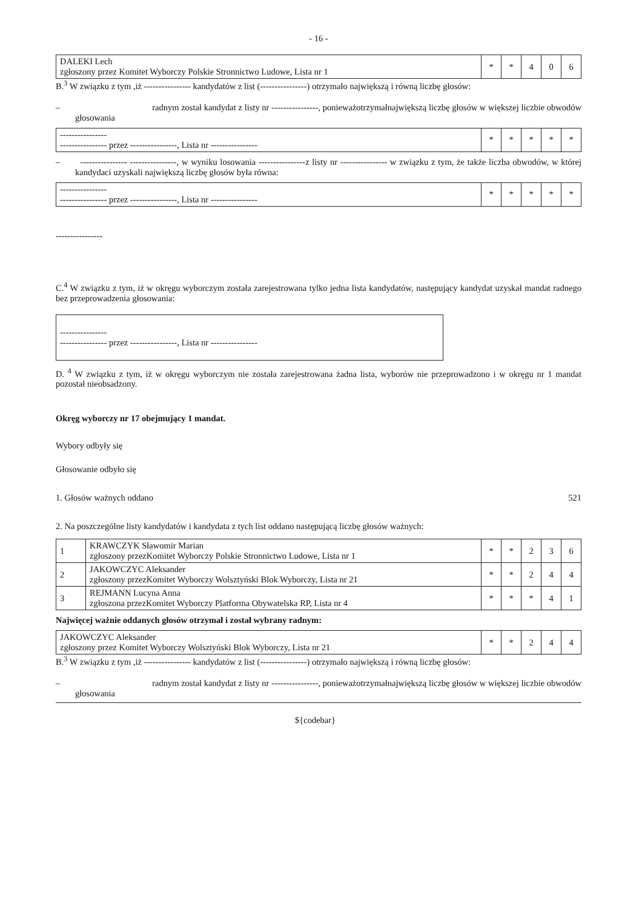- 16 -
| DALEKI Lech zgłoszony przez Komitet Wyborczy Polskie Stronnictwo Ludowe, Lista nr 1 | * | * | 4 | 0 | 6 |
B.<sup>3</sup> W związku z tym ,iż ---------------- kandydatów z list (----------------) otrzymało największą i równą liczbę głosów:
– radnym został kandydat z listy nr ----------------, ponieważotrzymałnajwiększą liczbę głosów w większej liczbie obwodów głosowania
| ---------------- ---------------- przez ----------------, Lista nr ---------------- | * | * | * | * | * |
– ---------------- ----------------, w wyniku losowania ----------------z listy nr ---------------- w związku z tym, że także liczba obwodów, w której kandydaci uzyskali największą liczbę głosów była równa:
| ---------------- ---------------- przez ----------------, Lista nr ---------------- | * | * | * | * | * |
----------------
C.<sup>4</sup> W związku z tym, iż w okręgu wyborczym została zarejestrowana tylko jedna lista kandydatów, następujący kandydat uzyskał mandat radnego bez przeprowadzenia głosowania:
| ---------------- ---------------- przez ----------------, Lista nr ---------------- |
D. <sup>4</sup> W związku z tym, iż w okręgu wyborczym nie została zarejestrowana żadna lista, wyborów nie przeprowadzono i w okręgu nr 1 mandat pozostał nieobsadzony.
Okręg wyborczy nr 17 obejmujący 1 mandat.
Wybory odbyły się
Głosowanie odbyło się
1. Głosów ważnych oddano 521
2. Na poszczególne listy kandydatów i kandydata z tych list oddano następującą liczbę głosów ważnych:
| 1 | KRAWCZYK Sławomir Marian zgłoszony przezKomitet Wyborczy Polskie Stronnictwo Ludowe, Lista nr 1 | * | * | 2 | 3 | 6 |
| 2 | JAKOWCZYC Aleksander zgłoszony przezKomitet Wyborczy Wolsztyński Blok Wyborczy, Lista nr 21 | * | * | 2 | 4 | 4 |
| 3 | REJMANN Lucyna Anna zgłoszona przezKomitet Wyborczy Platforma Obywatelska RP, Lista nr 4 | * | * | * | 4 | 1 |
Najwięcej ważnie oddanych głosów otrzymał i został wybrany radnym:
| JAKOWCZYC Aleksander zgłoszony przez Komitet Wyborczy Wolsztyński Blok Wyborczy, Lista nr 21 | * | * | 2 | 4 | 4 |
B.<sup>3</sup> W związku z tym ,iż ---------------- kandydatów z list (----------------) otrzymało największą i równą liczbę głosów:
– radnym został kandydat z listy nr ----------------, ponieważotrzymałnajwiększą liczbę głosów w większej liczbie obwodów głosowania
${codebar}